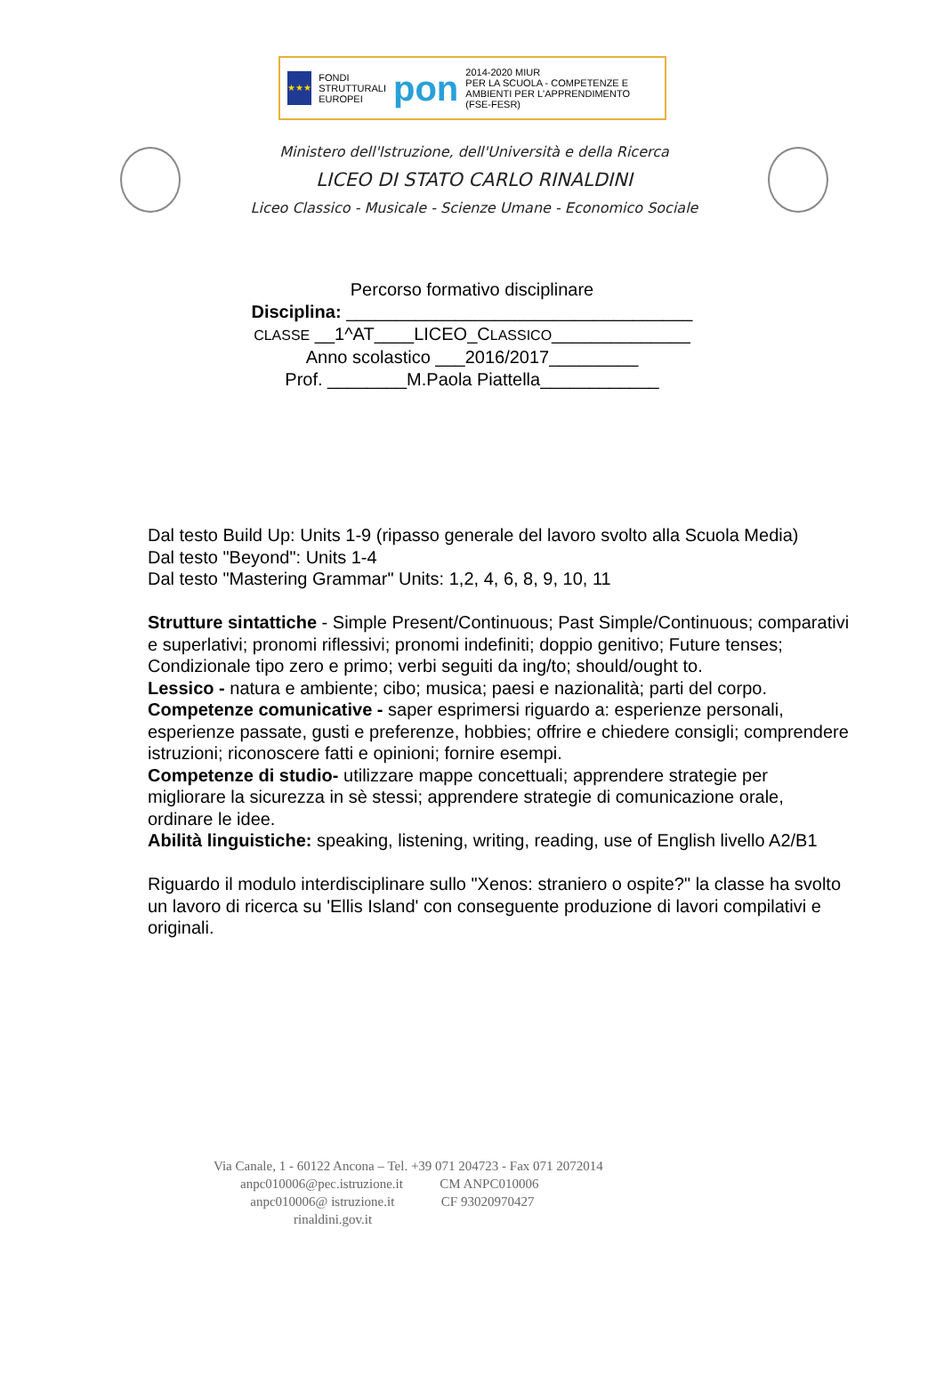★★★
FONDI
STRUTTURALI
EUROPEI
pon
2014-2020 MIUR
PER LA SCUOLA - COMPETENZE E AMBIENTI PER L'APPRENDIMENTO (FSE-FESR)
Ministero dell'Istruzione, dell'Università e della Ricerca
LICEO DI STATO CARLO RINALDINI
Liceo Classico - Musicale - Scienze Umane - Economico Sociale
Percorso formativo disciplinare
Disciplina: ___________________________________
CLASSE __1^AT____LICEO_CLASSICO______________
Anno scolastico ___2016/2017_________
Prof. ________M.Paola Piattella____________
Dal testo Build Up: Units 1-9 (ripasso generale del lavoro svolto alla Scuola Media)
Dal testo "Beyond": Units 1-4
Dal testo "Mastering Grammar" Units: 1,2, 4, 6, 8, 9, 10, 11
Strutture sintattiche - Simple Present/Continuous; Past Simple/Continuous; comparativi e superlativi; pronomi riflessivi; pronomi indefiniti; doppio genitivo; Future tenses; Condizionale tipo zero e primo; verbi seguiti da ing/to; should/ought to.
Lessico - natura e ambiente; cibo; musica; paesi e nazionalità; parti del corpo.
Competenze comunicative - saper esprimersi riguardo a: esperienze personali, esperienze passate, gusti e preferenze, hobbies; offrire e chiedere consigli; comprendere istruzioni; riconoscere fatti e opinioni; fornire esempi.
Competenze di studio- utilizzare mappe concettuali; apprendere strategie per migliorare la sicurezza in sè stessi; apprendere strategie di comunicazione orale, ordinare le idee.
Abilità linguistiche: speaking, listening, writing, reading, use of English livello A2/B1
Riguardo il modulo interdisciplinare sullo "Xenos: straniero o ospite?" la classe ha svolto un lavoro di ricerca su 'Ellis Island' con conseguente produzione di lavori compilativi e originali.
Via Canale, 1 - 60122 Ancona – Tel. +39 071 204723 - Fax 071 2072014
anpc010006@pec.istruzione.it CM ANPC010006
anpc010006@ istruzione.it CF 93020970427
rinaldini.gov.it